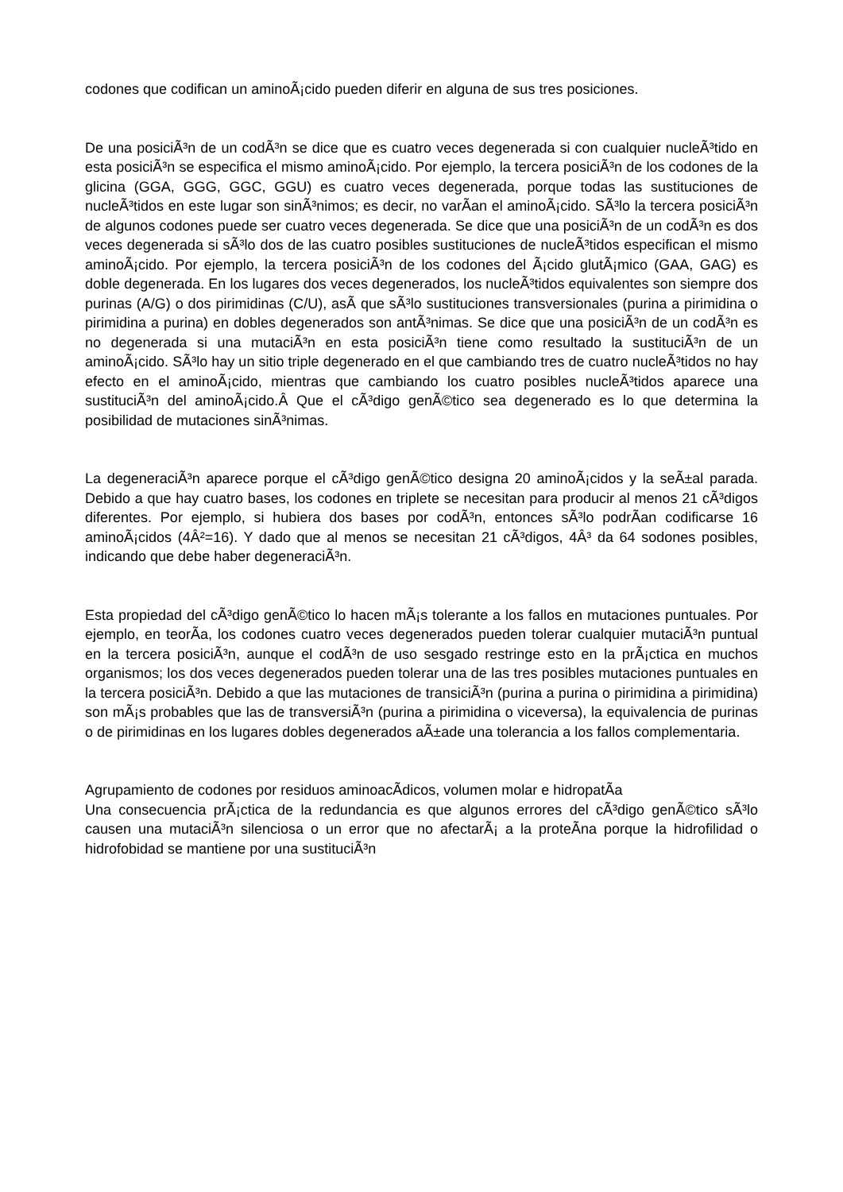codones que codifican un aminoÃ¡cido pueden diferir en alguna de sus tres posiciones.
De una posiciÃ³n de un codÃ³n se dice que es cuatro veces degenerada si con cualquier nucleÃ³tido en esta posiciÃ³n se especifica el mismo aminoÃ¡cido. Por ejemplo, la tercera posiciÃ³n de los codones de la glicina (GGA, GGG, GGC, GGU) es cuatro veces degenerada, porque todas las sustituciones de nucleÃ³tidos en este lugar son sinÃ³nimos; es decir, no varÃ­an el aminoÃ¡cido. SÃ³lo la tercera posiciÃ³n de algunos codones puede ser cuatro veces degenerada. Se dice que una posiciÃ³n de un codÃ³n es dos veces degenerada si sÃ³lo dos de las cuatro posibles sustituciones de nucleÃ³tidos especifican el mismo aminoÃ¡cido. Por ejemplo, la tercera posiciÃ³n de los codones del Ã¡cido glutÃ¡mico (GAA, GAG) es doble degenerada. En los lugares dos veces degenerados, los nucleÃ³tidos equivalentes son siempre dos purinas (A/G) o dos pirimidinas (C/U), asÃ­ que sÃ³lo sustituciones transversionales (purina a pirimidina o pirimidina a purina) en dobles degenerados son antÃ³nimas. Se dice que una posiciÃ³n de un codÃ³n es no degenerada si una mutaciÃ³n en esta posiciÃ³n tiene como resultado la sustituciÃ³n de un aminoÃ¡cido. SÃ³lo hay un sitio triple degenerado en el que cambiando tres de cuatro nucleÃ³tidos no hay efecto en el aminoÃ¡cido, mientras que cambiando los cuatro posibles nucleÃ³tidos aparece una sustituciÃ³n del aminoÃ¡cido.Â Que el cÃ³digo genÃ©tico sea degenerado es lo que determina la posibilidad de mutaciones sinÃ³nimas.
La degeneraciÃ³n aparece porque el cÃ³digo genÃ©tico designa 20 aminoÃ¡cidos y la seÃ±al parada. Debido a que hay cuatro bases, los codones en triplete se necesitan para producir al menos 21 cÃ³digos diferentes. Por ejemplo, si hubiera dos bases por codÃ³n, entonces sÃ³lo podrÃ­an codificarse 16 aminoÃ¡cidos (4Â²=16). Y dado que al menos se necesitan 21 cÃ³digos, 4Â³ da 64 sodones posibles, indicando que debe haber degeneraciÃ³n.
Esta propiedad del cÃ³digo genÃ©tico lo hacen mÃ¡s tolerante a los fallos en mutaciones puntuales. Por ejemplo, en teorÃ­a, los codones cuatro veces degenerados pueden tolerar cualquier mutaciÃ³n puntual en la tercera posiciÃ³n, aunque el codÃ³n de uso sesgado restringe esto en la prÃ¡ctica en muchos organismos; los dos veces degenerados pueden tolerar una de las tres posibles mutaciones puntuales en la tercera posiciÃ³n. Debido a que las mutaciones de transiciÃ³n (purina a purina o pirimidina a pirimidina) son mÃ¡s probables que las de transversiÃ³n (purina a pirimidina o viceversa), la equivalencia de purinas o de pirimidinas en los lugares dobles degenerados aÃ±ade una tolerancia a los fallos complementaria.
Agrupamiento de codones por residuos aminoacÃ­dicos, volumen molar e hidropatÃ­a
Una consecuencia prÃ¡ctica de la redundancia es que algunos errores del cÃ³digo genÃ©tico sÃ³lo causen una mutaciÃ³n silenciosa o un error que no afectarÃ¡ a la proteÃ­na porque la hidrofilidad o hidrofobidad se mantiene por una sustituciÃ³n